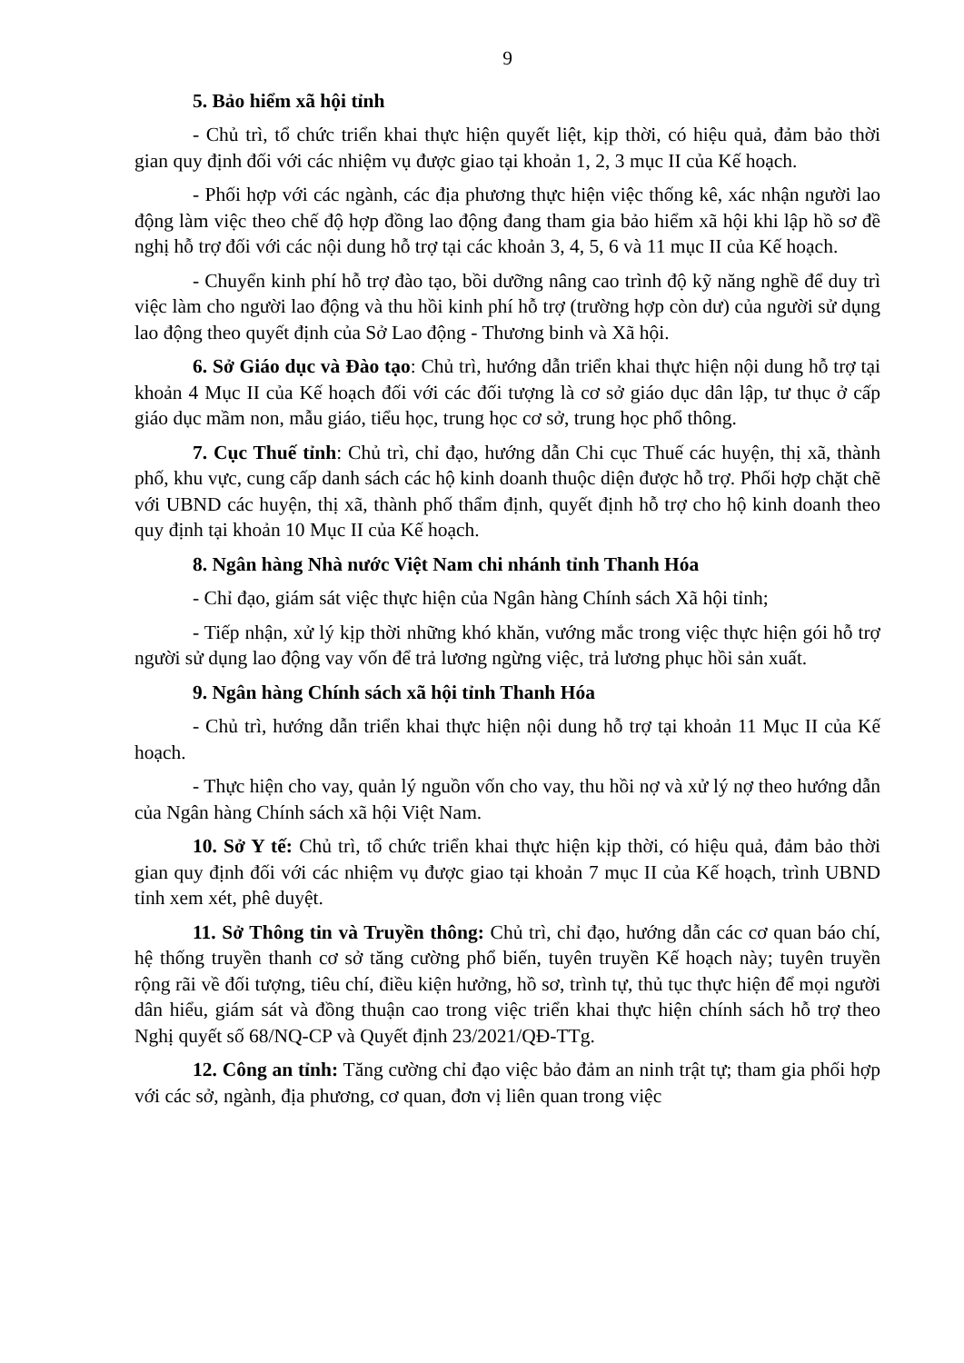9
5. Bảo hiểm xã hội tỉnh
- Chủ trì, tổ chức triển khai thực hiện quyết liệt, kịp thời, có hiệu quả, đảm bảo thời gian quy định đối với các nhiệm vụ được giao tại khoản 1, 2, 3 mục II của Kế hoạch.
- Phối hợp với các ngành, các địa phương thực hiện việc thống kê, xác nhận người lao động làm việc theo chế độ hợp đồng lao động đang tham gia bảo hiểm xã hội khi lập hồ sơ đề nghị hỗ trợ đối với các nội dung hỗ trợ tại các khoản 3, 4, 5, 6 và 11 mục II của Kế hoạch.
- Chuyển kinh phí hỗ trợ đào tạo, bồi dưỡng nâng cao trình độ kỹ năng nghề để duy trì việc làm cho người lao động và thu hồi kinh phí hỗ trợ (trường hợp còn dư) của người sử dụng lao động theo quyết định của Sở Lao động - Thương binh và Xã hội.
6. Sở Giáo dục và Đào tạo: Chủ trì, hướng dẫn triển khai thực hiện nội dung hỗ trợ tại khoản 4 Mục II của Kế hoạch đối với các đối tượng là cơ sở giáo dục dân lập, tư thục ở cấp giáo dục mầm non, mẫu giáo, tiểu học, trung học cơ sở, trung học phổ thông.
7. Cục Thuế tỉnh: Chủ trì, chỉ đạo, hướng dẫn Chi cục Thuế các huyện, thị xã, thành phố, khu vực, cung cấp danh sách các hộ kinh doanh thuộc diện được hỗ trợ. Phối hợp chặt chẽ với UBND các huyện, thị xã, thành phố thẩm định, quyết định hỗ trợ cho hộ kinh doanh theo quy định tại khoản 10 Mục II của Kế hoạch.
8. Ngân hàng Nhà nước Việt Nam chi nhánh tỉnh Thanh Hóa
- Chỉ đạo, giám sát việc thực hiện của Ngân hàng Chính sách Xã hội tỉnh;
- Tiếp nhận, xử lý kịp thời những khó khăn, vướng mắc trong việc thực hiện gói hỗ trợ người sử dụng lao động vay vốn để trả lương ngừng việc, trả lương phục hồi sản xuất.
9. Ngân hàng Chính sách xã hội tỉnh Thanh Hóa
- Chủ trì, hướng dẫn triển khai thực hiện nội dung hỗ trợ tại khoản 11 Mục II của Kế hoạch.
- Thực hiện cho vay, quản lý nguồn vốn cho vay, thu hồi nợ và xử lý nợ theo hướng dẫn của Ngân hàng Chính sách xã hội Việt Nam.
10. Sở Y tế: Chủ trì, tổ chức triển khai thực hiện kịp thời, có hiệu quả, đảm bảo thời gian quy định đối với các nhiệm vụ được giao tại khoản 7 mục II của Kế hoạch, trình UBND tỉnh xem xét, phê duyệt.
11. Sở Thông tin và Truyền thông: Chủ trì, chỉ đạo, hướng dẫn các cơ quan báo chí, hệ thống truyền thanh cơ sở tăng cường phổ biến, tuyên truyền Kế hoạch này; tuyên truyền rộng rãi về đối tượng, tiêu chí, điều kiện hưởng, hồ sơ, trình tự, thủ tục thực hiện để mọi người dân hiểu, giám sát và đồng thuận cao trong việc triển khai thực hiện chính sách hỗ trợ theo Nghị quyết số 68/NQ-CP và Quyết định 23/2021/QĐ-TTg.
12. Công an tỉnh: Tăng cường chỉ đạo việc bảo đảm an ninh trật tự; tham gia phối hợp với các sở, ngành, địa phương, cơ quan, đơn vị liên quan trong việc